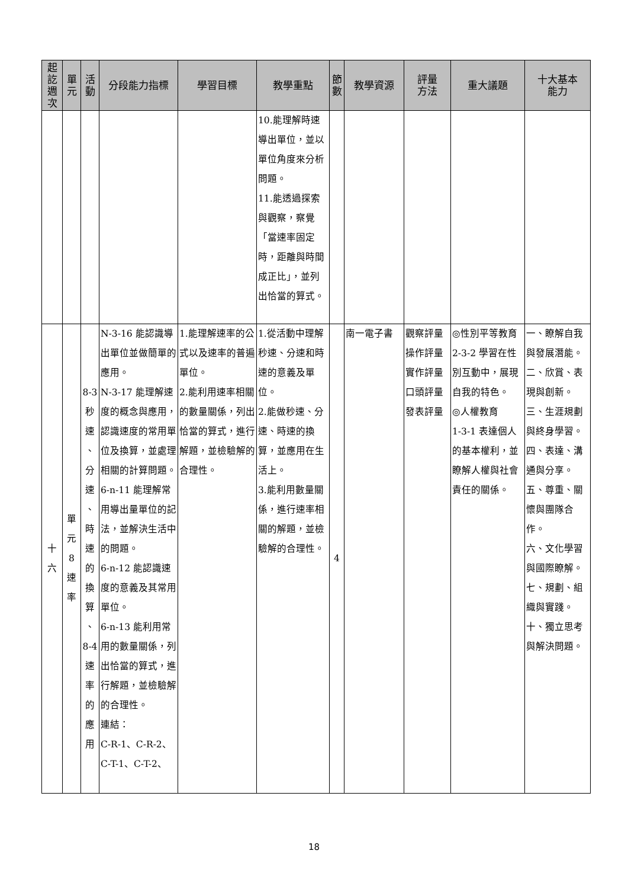| 起 訖 週 次 | 單 元 | 活 動 | 分段能力指標 | 學習目標 | 教學重點 | 節 數 | 教學資源 | 評量 方法 | 重大議題 | 十大基本 能力 |
| --- | --- | --- | --- | --- | --- | --- | --- | --- | --- | --- |
| | | | | | 10.能理解時速導出單位，並以單位角度來分析問題。 11.能透過探索與觀察，察覺「當速率固定時，距離與時間成正比」，並列出恰當的算式。 | | | | | |
| 十 六 | 單 元 8 速 率 | 8-3 秒 速 、 分 速 、 時 速 的 換 算 、 8-4 速 率 的 應 用 | N-3-16 能認識導出單位並做簡單的應用。 N-3-17 能理解速度的概念與應用，認識速度的常用單位及換算，並處理相關的計算問題。 6-n-11 能理解常用導出量單位的記法，並解決生活中的問題。 6-n-12 能認識速度的意義及其常用單位。 6-n-13 能利用常用的數量關係，列出恰當的算式，進行解題，並檢驗解的合理性。 連結： C-R-1、C-R-2、 C-T-1、C-T-2、 | 1.能理解速率的公式以及速率的普遍單位。 2.能利用速率相關的數量關係，列出恰當的算式，進行解題，並檢驗解的合理性。 | 1.從活動中理解秒速、分速和時速的意義及單位。 2.能做秒速、分速、時速的換算，並應用在生活上。 3.能利用數量關係，進行速率相關的解題，並檢驗解的合理性。 | 4 | 南一電子書 | 觀察評量 操作評量 實作評量 口頭評量 發表評量 | ◎性別平等教育 2-3-2 學習在性別互動中，展現自我的特色。 ◎人權教育 1-3-1 表達個人的基本權利，並瞭解人權與社會責任的關係。 | 一、瞭解自我與發展潛能。 二、欣賞、表現與創新。 三、生涯規劃與終身學習。 四、表達、溝通與分享。 五、尊重、關懷與團隊合作。 六、文化學習與國際瞭解。 七、規劃、組織與實踐。 十、獨立思考與解決問題。 |
18